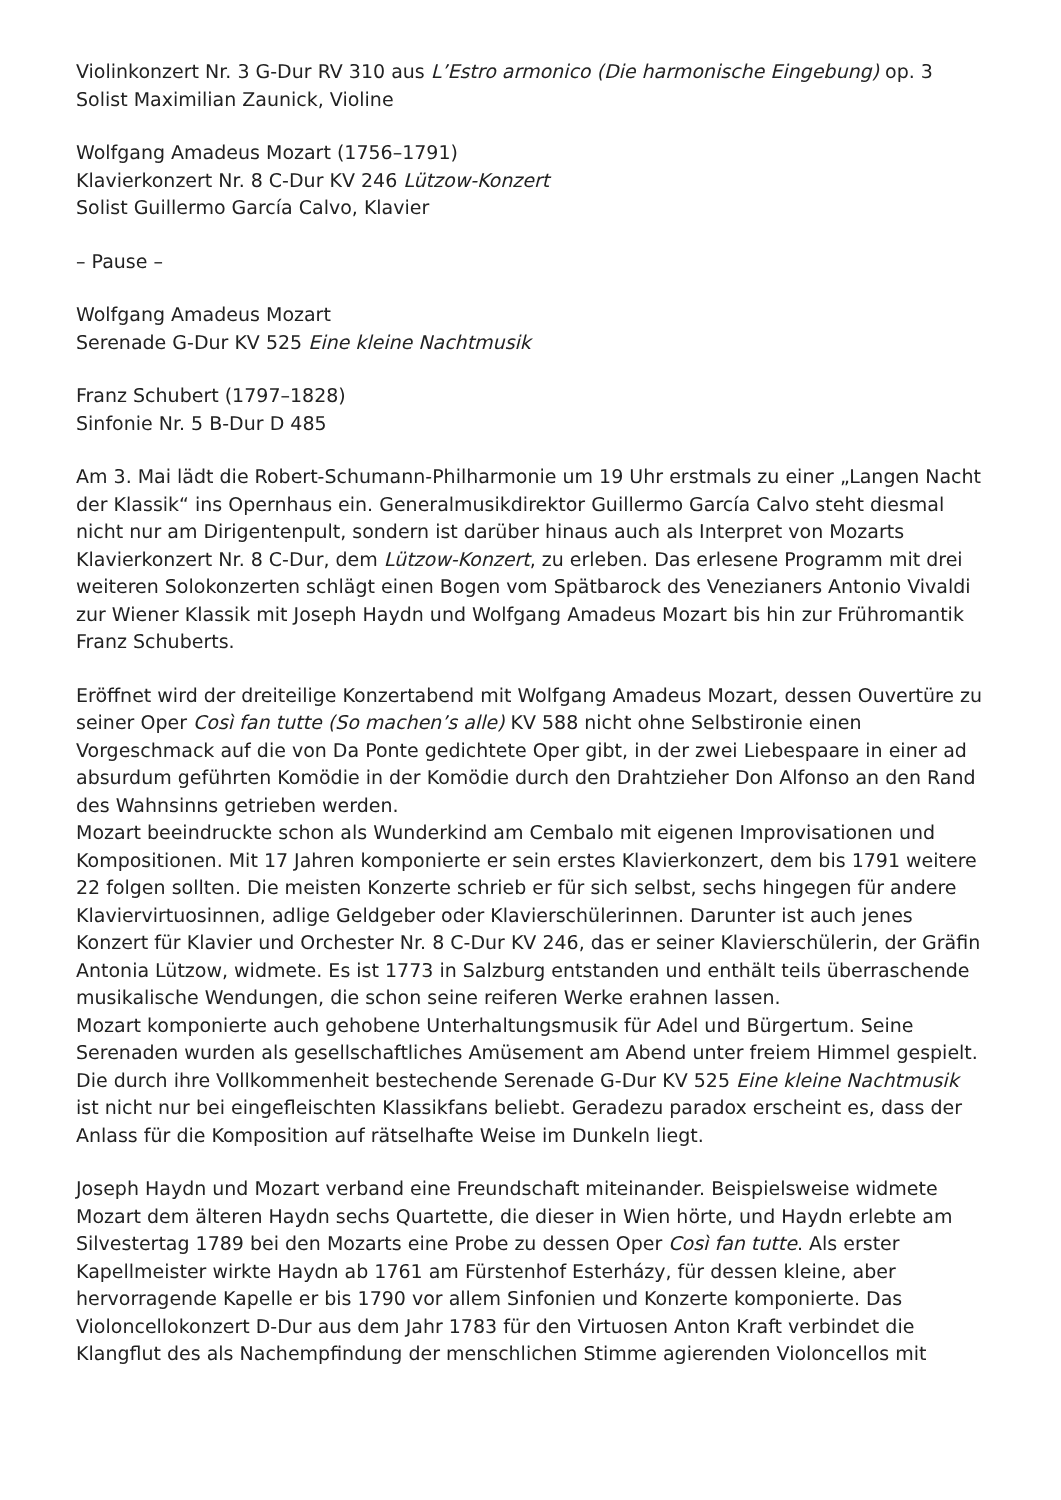Violinkonzert Nr. 3 G-Dur RV 310 aus L’Estro armonico (Die harmonische Eingebung) op. 3
Solist Maximilian Zaunick, Violine
Wolfgang Amadeus Mozart (1756–1791)
Klavierkonzert Nr. 8 C-Dur KV 246 Lützow-Konzert
Solist Guillermo García Calvo, Klavier
– Pause –
Wolfgang Amadeus Mozart
Serenade G-Dur KV 525 Eine kleine Nachtmusik
Franz Schubert (1797–1828)
Sinfonie Nr. 5 B-Dur D 485
Am 3. Mai lädt die Robert-Schumann-Philharmonie um 19 Uhr erstmals zu einer „Langen Nacht der Klassik“ ins Opernhaus ein. Generalmusikdirektor Guillermo García Calvo steht diesmal nicht nur am Dirigentenpult, sondern ist darüber hinaus auch als Interpret von Mozarts Klavierkonzert Nr. 8 C-Dur, dem Lützow-Konzert, zu erleben. Das erlesene Programm mit drei weiteren Solokonzerten schlägt einen Bogen vom Spätbarock des Venezianers Antonio Vivaldi zur Wiener Klassik mit Joseph Haydn und Wolfgang Amadeus Mozart bis hin zur Frühromantik Franz Schuberts.
Eröffnet wird der dreiteilige Konzertabend mit Wolfgang Amadeus Mozart, dessen Ouvertüre zu seiner Oper Così fan tutte (So machen’s alle) KV 588 nicht ohne Selbstironie einen Vorgeschmack auf die von Da Ponte gedichtete Oper gibt, in der zwei Liebespaare in einer ad absurdum geführten Komödie in der Komödie durch den Drahtzieher Don Alfonso an den Rand des Wahnsinns getrieben werden.
Mozart beeindruckte schon als Wunderkind am Cembalo mit eigenen Improvisationen und Kompositionen. Mit 17 Jahren komponierte er sein erstes Klavierkonzert, dem bis 1791 weitere 22 folgen sollten. Die meisten Konzerte schrieb er für sich selbst, sechs hingegen für andere Klaviervirtuosinnen, adlige Geldgeber oder Klavierschülerinnen. Darunter ist auch jenes Konzert für Klavier und Orchester Nr. 8 C-Dur KV 246, das er seiner Klavierschülerin, der Gräfin Antonia Lützow, widmete. Es ist 1773 in Salzburg entstanden und enthält teils überraschende musikalische Wendungen, die schon seine reiferen Werke erahnen lassen.
Mozart komponierte auch gehobene Unterhaltungsmusik für Adel und Bürgertum. Seine Serenaden wurden als gesellschaftliches Amüsement am Abend unter freiem Himmel gespielt. Die durch ihre Vollkommenheit bestechende Serenade G-Dur KV 525 Eine kleine Nachtmusik ist nicht nur bei eingefleischten Klassikfans beliebt. Geradezu paradox erscheint es, dass der Anlass für die Komposition auf rätselhafte Weise im Dunkeln liegt.
Joseph Haydn und Mozart verband eine Freundschaft miteinander. Beispielsweise widmete Mozart dem älteren Haydn sechs Quartette, die dieser in Wien hörte, und Haydn erlebte am Silvestertag 1789 bei den Mozarts eine Probe zu dessen Oper Così fan tutte. Als erster Kapellmeister wirkte Haydn ab 1761 am Fürstenhof Esterházy, für dessen kleine, aber hervorragende Kapelle er bis 1790 vor allem Sinfonien und Konzerte komponierte. Das Violoncellokonzert D-Dur aus dem Jahr 1783 für den Virtuosen Anton Kraft verbindet die Klangflut des als Nachempfindung der menschlichen Stimme agierenden Violoncellos mit